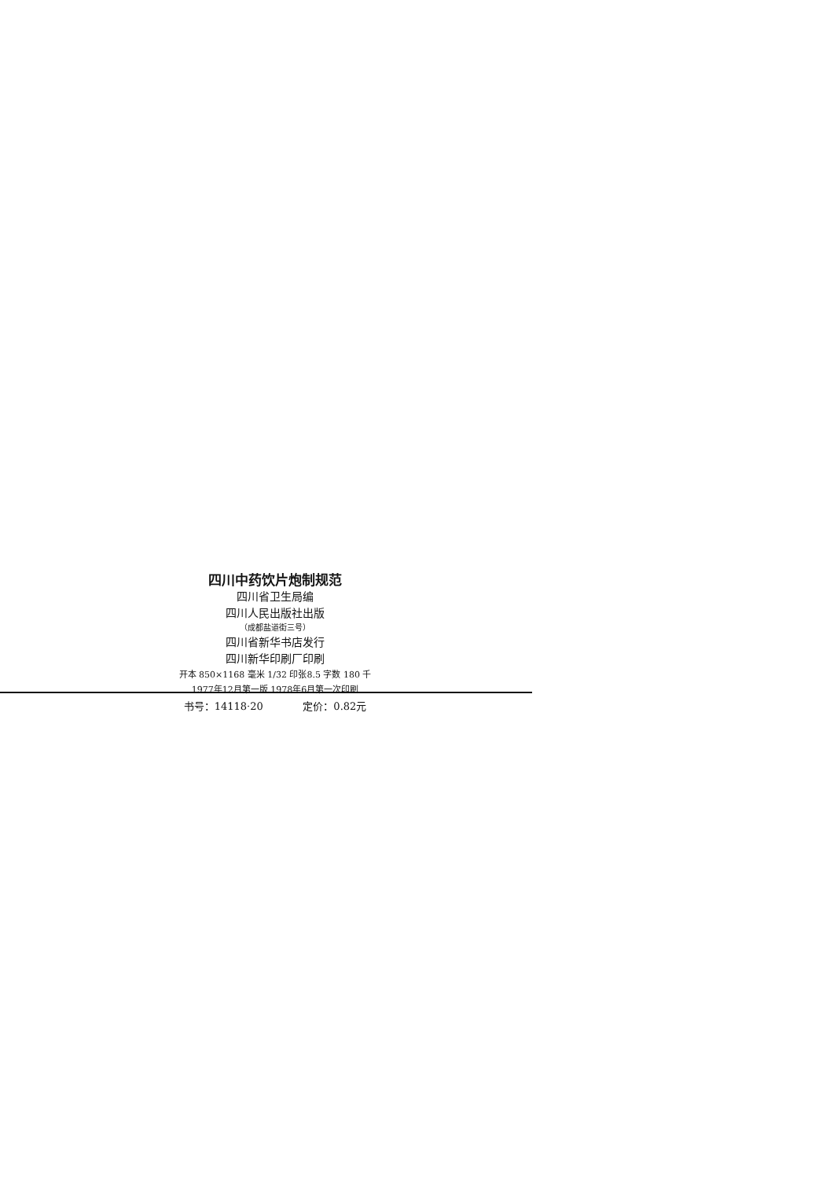四川中药饮片炮制规范
四川省卫生局编
四川人民出版社出版
（成都盐道街三号）
四川省新华书店发行
四川新华印刷厂印刷
开本 850×1168 毫米 1/32 印张8.5 字数 180 千
1977年12月第一版 1978年6月第一次印刷
书号：14118·20 定价：0.82元